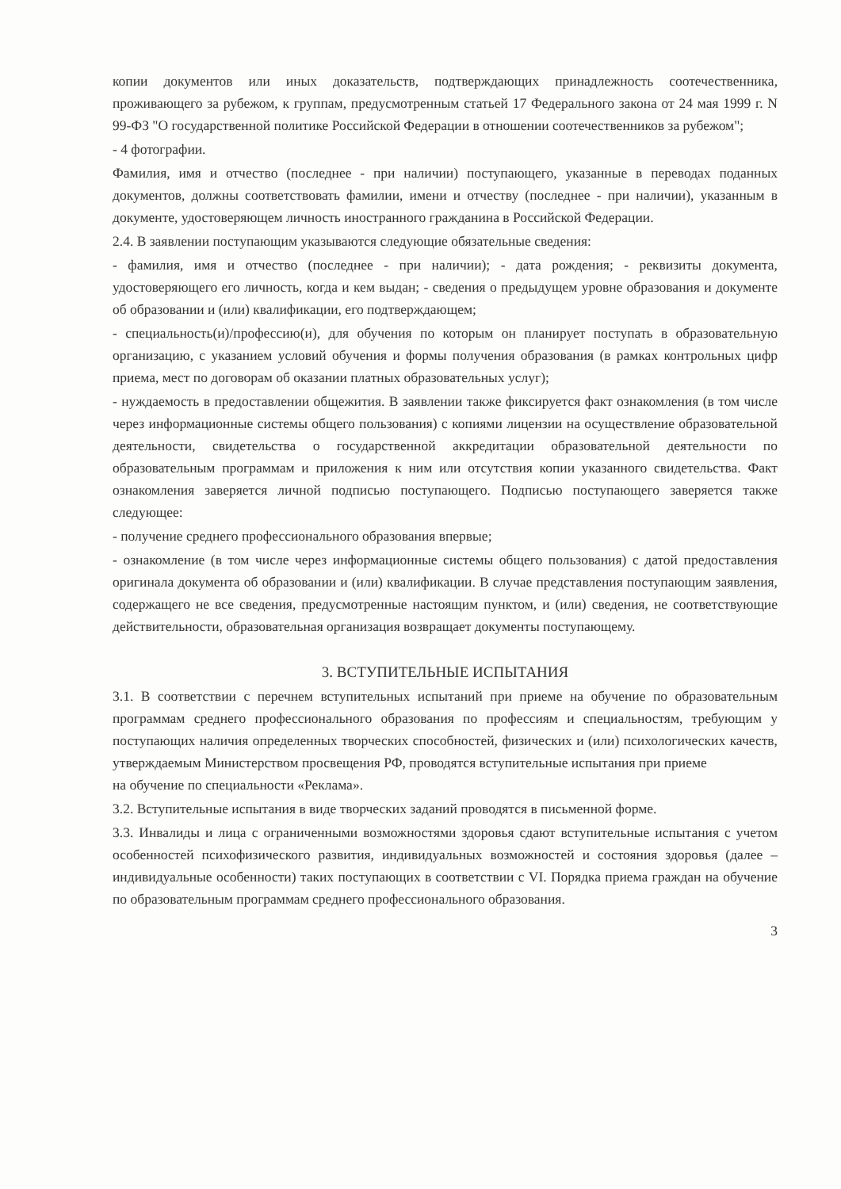копии документов или иных доказательств, подтверждающих принадлежность соотечественника, проживающего за рубежом, к группам, предусмотренным статьей 17 Федерального закона от 24 мая 1999 г. N 99-ФЗ "О государственной политике Российской Федерации в отношении соотечественников за рубежом";
- 4 фотографии.
Фамилия, имя и отчество (последнее - при наличии) поступающего, указанные в переводах поданных документов, должны соответствовать фамилии, имени и отчеству (последнее - при наличии), указанным в документе, удостоверяющем личность иностранного гражданина в Российской Федерации.
2.4. В заявлении поступающим указываются следующие обязательные сведения:
- фамилия, имя и отчество (последнее - при наличии); - дата рождения; - реквизиты документа, удостоверяющего его личность, когда и кем выдан; - сведения о предыдущем уровне образования и документе об образовании и (или) квалификации, его подтверждающем;
- специальность(и)/профессию(и), для обучения по которым он планирует поступать в образовательную организацию, с указанием условий обучения и формы получения образования (в рамках контрольных цифр приема, мест по договорам об оказании платных образовательных услуг);
- нуждаемость в предоставлении общежития. В заявлении также фиксируется факт ознакомления (в том числе через информационные системы общего пользования) с копиями лицензии на осуществление образовательной деятельности, свидетельства о государственной аккредитации образовательной деятельности по образовательным программам и приложения к ним или отсутствия копии указанного свидетельства. Факт ознакомления заверяется личной подписью поступающего. Подписью поступающего заверяется также следующее:
- получение среднего профессионального образования впервые;
- ознакомление (в том числе через информационные системы общего пользования) с датой предоставления оригинала документа об образовании и (или) квалификации. В случае представления поступающим заявления, содержащего не все сведения, предусмотренные настоящим пунктом, и (или) сведения, не соответствующие действительности, образовательная организация возвращает документы поступающему.
3. ВСТУПИТЕЛЬНЫЕ ИСПЫТАНИЯ
3.1. В соответствии с перечнем вступительных испытаний при приеме на обучение по образовательным программам среднего профессионального образования по профессиям и специальностям, требующим у поступающих наличия определенных творческих способностей, физических и (или) психологических качеств, утверждаемым Министерством просвещения РФ, проводятся вступительные испытания при приеме
на обучение по специальности «Реклама».
3.2. Вступительные испытания в виде творческих заданий проводятся в письменной форме.
3.3. Инвалиды и лица с ограниченными возможностями здоровья сдают вступительные испытания с учетом особенностей психофизического развития, индивидуальных возможностей и состояния здоровья (далее – индивидуальные особенности) таких поступающих в соответствии с VI. Порядка приема граждан на обучение по образовательным программам среднего профессионального образования.
3